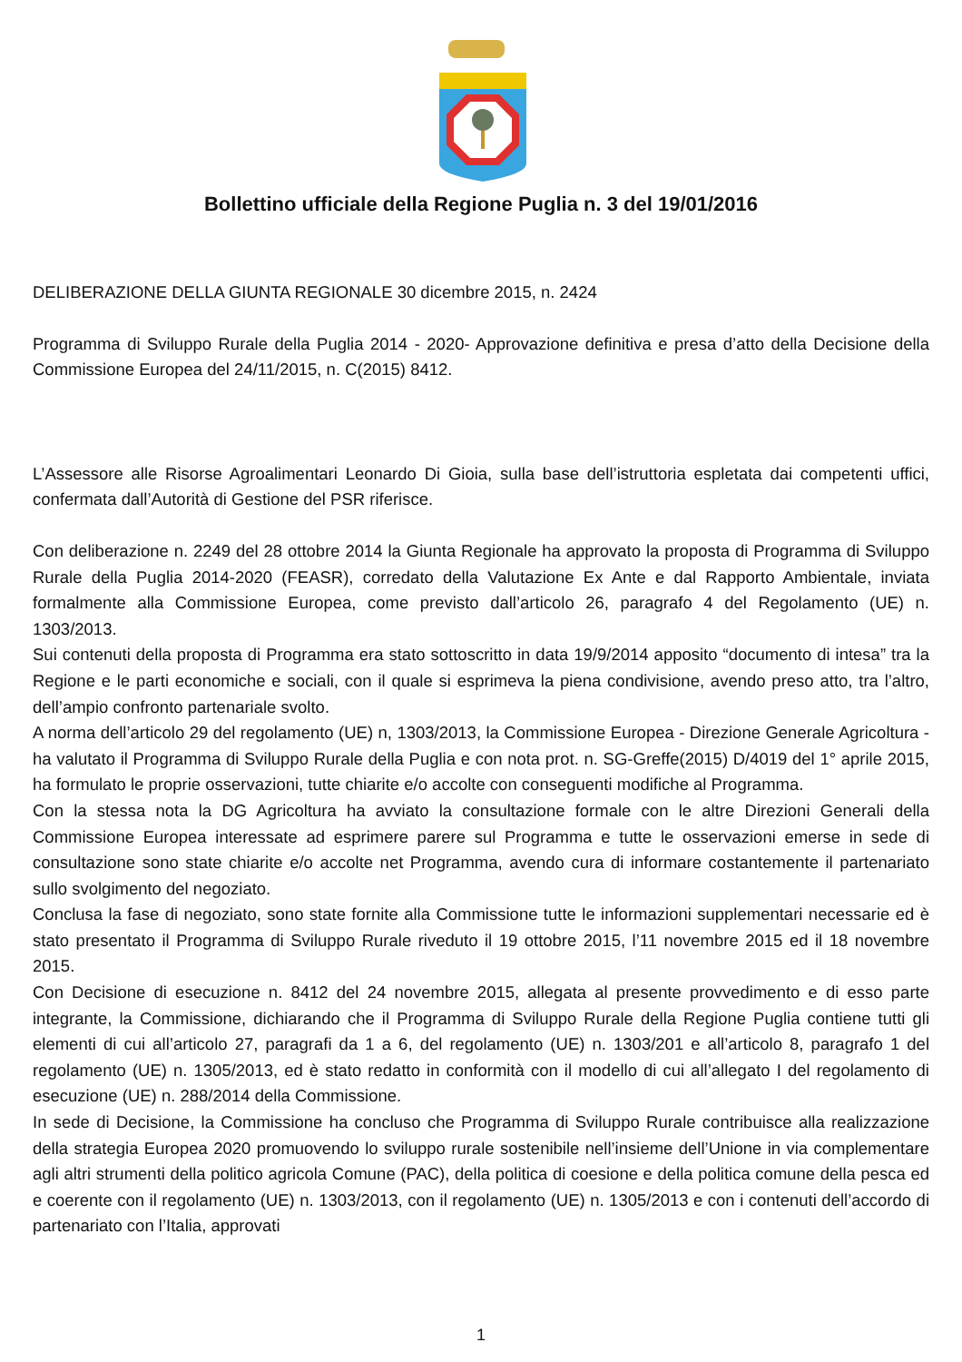Bollettino ufficiale della Regione Puglia n. 3 del 19/01/2016
DELIBERAZIONE DELLA GIUNTA REGIONALE 30 dicembre 2015, n. 2424
Programma di Sviluppo Rurale della Puglia 2014 - 2020- Approvazione definitiva e presa d’atto della Decisione della Commissione Europea del 24/11/2015, n. C(2015) 8412.
L’Assessore alle Risorse Agroalimentari Leonardo Di Gioia, sulla base dell’istruttoria espletata dai competenti uffici, confermata dall’Autorità di Gestione del PSR riferisce.
Con deliberazione n. 2249 del 28 ottobre 2014 la Giunta Regionale ha approvato la proposta di Programma di Sviluppo Rurale della Puglia 2014-2020 (FEASR), corredato della Valutazione Ex Ante e dal Rapporto Ambientale, inviata formalmente alla Commissione Europea, come previsto dall’articolo 26, paragrafo 4 del Regolamento (UE) n. 1303/2013.
Sui contenuti della proposta di Programma era stato sottoscritto in data 19/9/2014 apposito “documento di intesa” tra la Regione e le parti economiche e sociali, con il quale si esprimeva la piena condivisione, avendo preso atto, tra l’altro, dell’ampio confronto partenariale svolto.
A norma dell’articolo 29 del regolamento (UE) n, 1303/2013, la Commissione Europea - Direzione Generale Agricoltura - ha valutato il Programma di Sviluppo Rurale della Puglia e con nota prot. n. SG-Greffe(2015) D/4019 del 1° aprile 2015, ha formulato le proprie osservazioni, tutte chiarite e/o accolte con conseguenti modifiche al Programma.
Con la stessa nota la DG Agricoltura ha avviato la consultazione formale con le altre Direzioni Generali della Commissione Europea interessate ad esprimere parere sul Programma e tutte le osservazioni emerse in sede di consultazione sono state chiarite e/o accolte net Programma, avendo cura di informare costantemente il partenariato sullo svolgimento del negoziato.
Conclusa la fase di negoziato, sono state fornite alla Commissione tutte le informazioni supplementari necessarie ed è stato presentato il Programma di Sviluppo Rurale riveduto il 19 ottobre 2015, l’11 novembre 2015 ed il 18 novembre 2015.
Con Decisione di esecuzione n. 8412 del 24 novembre 2015, allegata al presente provvedimento e di esso parte integrante, la Commissione, dichiarando che il Programma di Sviluppo Rurale della Regione Puglia contiene tutti gli elementi di cui all’articolo 27, paragrafi da 1 a 6, del regolamento (UE) n. 1303/201 e all’articolo 8, paragrafo 1 del regolamento (UE) n. 1305/2013, ed è stato redatto in conformità con il modello di cui all’allegato I del regolamento di esecuzione (UE) n. 288/2014 della Commissione.
In sede di Decisione, la Commissione ha concluso che Programma di Sviluppo Rurale contribuisce alla realizzazione della strategia Europea 2020 promuovendo lo sviluppo rurale sostenibile nell’insieme dell’Unione in via complementare agli altri strumenti della politico agricola Comune (PAC), della politica di coesione e della politica comune della pesca ed e coerente con il regolamento (UE) n. 1303/2013, con il regolamento (UE) n. 1305/2013 e con i contenuti dell’accordo di partenariato con l’Italia, approvati
1